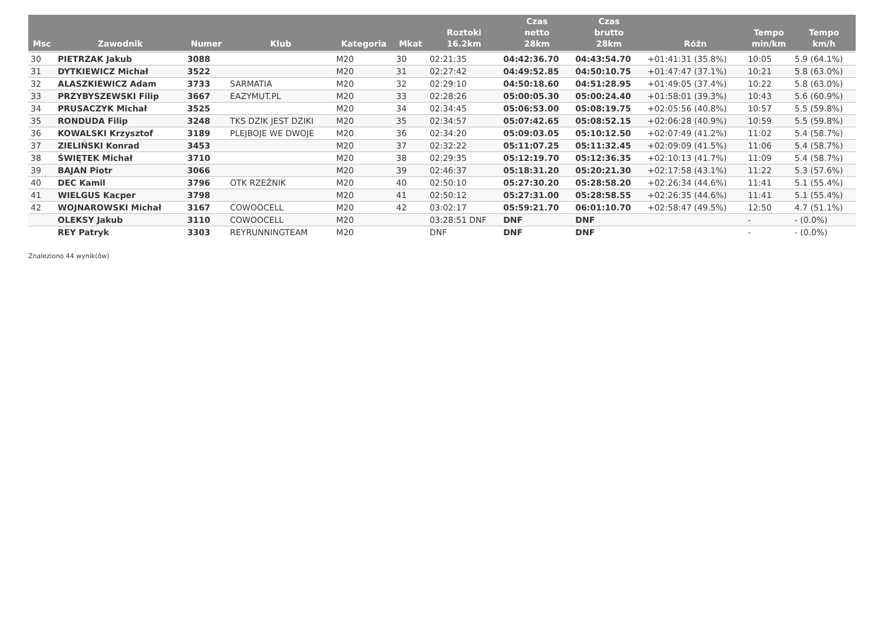| Msc | Zawodnik | Numer | Klub | Kategoria | Mkat | Roztoki 16.2km | Czas netto 28km | Czas brutto 28km | Różn | Tempo min/km | Tempo km/h |
| --- | --- | --- | --- | --- | --- | --- | --- | --- | --- | --- | --- |
| 30 | PIETRZAK Jakub | 3088 | | M20 | 30 | 02:21:35 | 04:42:36.70 | 04:43:54.70 | +01:41:31 (35.8%) | 10:05 | 5.9 (64.1%) |
| 31 | DYTKIEWICZ Michał | 3522 | | M20 | 31 | 02:27:42 | 04:49:52.85 | 04:50:10.75 | +01:47:47 (37.1%) | 10:21 | 5.8 (63.0%) |
| 32 | ALASZKIEWICZ Adam | 3733 | SARMATIA | M20 | 32 | 02:29:10 | 04:50:18.60 | 04:51:28.95 | +01:49:05 (37.4%) | 10:22 | 5.8 (63.0%) |
| 33 | PRZYBYSZEWSKI Filip | 3667 | EAZYMUT.PL | M20 | 33 | 02:28:26 | 05:00:05.30 | 05:00:24.40 | +01:58:01 (39.3%) | 10:43 | 5.6 (60.9%) |
| 34 | PRUSACZYK Michał | 3525 | | M20 | 34 | 02:34:45 | 05:06:53.00 | 05:08:19.75 | +02:05:56 (40.8%) | 10:57 | 5.5 (59.8%) |
| 35 | RONDUDA Filip | 3248 | TKS DZIK JEST DZIKI | M20 | 35 | 02:34:57 | 05:07:42.65 | 05:08:52.15 | +02:06:28 (40.9%) | 10:59 | 5.5 (59.8%) |
| 36 | KOWALSKI Krzysztof | 3189 | PLEJBOJE WE DWOJE | M20 | 36 | 02:34:20 | 05:09:03.05 | 05:10:12.50 | +02:07:49 (41.2%) | 11:02 | 5.4 (58.7%) |
| 37 | ZIELIŃSKI Konrad | 3453 | | M20 | 37 | 02:32:22 | 05:11:07.25 | 05:11:32.45 | +02:09:09 (41.5%) | 11:06 | 5.4 (58.7%) |
| 38 | ŚWIĘTEK Michał | 3710 | | M20 | 38 | 02:29:35 | 05:12:19.70 | 05:12:36.35 | +02:10:13 (41.7%) | 11:09 | 5.4 (58.7%) |
| 39 | BAJAN Piotr | 3066 | | M20 | 39 | 02:46:37 | 05:18:31.20 | 05:20:21.30 | +02:17:58 (43.1%) | 11:22 | 5.3 (57.6%) |
| 40 | DEC Kamil | 3796 | OTK RZEŹNIK | M20 | 40 | 02:50:10 | 05:27:30.20 | 05:28:58.20 | +02:26:34 (44.6%) | 11:41 | 5.1 (55.4%) |
| 41 | WIELGUS Kacper | 3798 | | M20 | 41 | 02:50:12 | 05:27:31.00 | 05:28:58.55 | +02:26:35 (44.6%) | 11:41 | 5.1 (55.4%) |
| 42 | WOJNAROWSKI Michał | 3167 | COWOOCELL | M20 | 42 | 03:02:17 | 05:59:21.70 | 06:01:10.70 | +02:58:47 (49.5%) | 12:50 | 4.7 (51.1%) |
| | OLEKSY Jakub | 3110 | COWOOCELL | M20 | | 03:28:51 DNF | DNF | DNF | | - | - (0.0%) |
| | REY Patryk | 3303 | REYRUNNINGTEAM | M20 | | DNF | DNF | DNF | | - | - (0.0%) |
Znaleziono 44 wynik(ów)